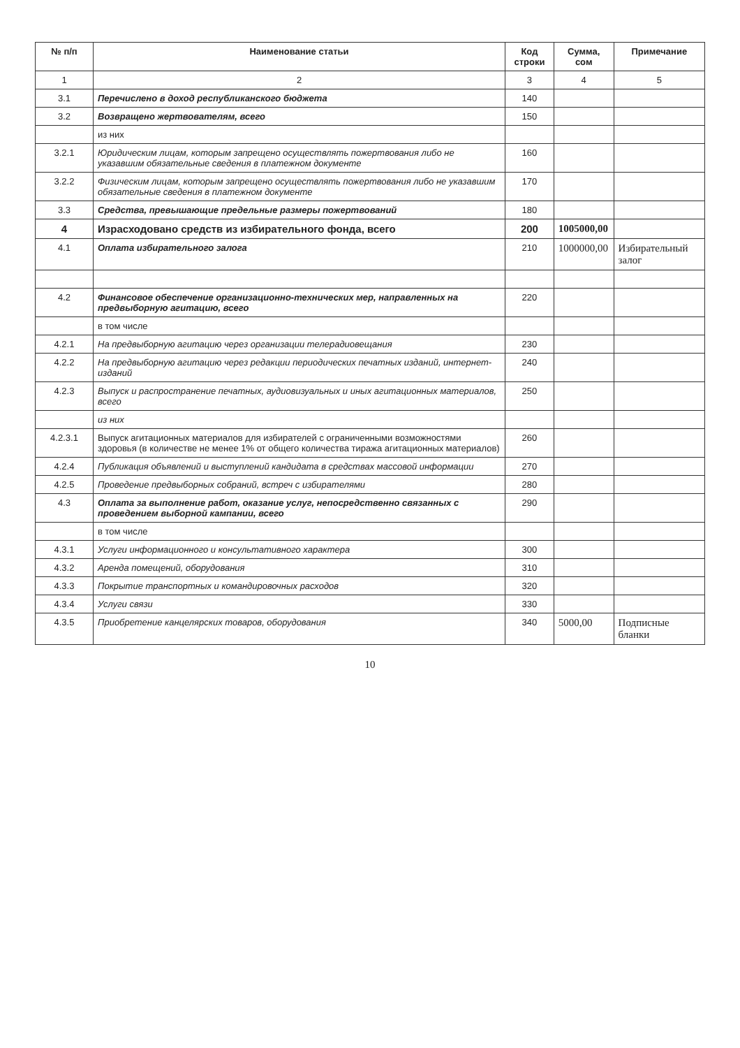| № п/п | Наименование статьи | Код строки | Сумма, сом | Примечание |
| --- | --- | --- | --- | --- |
| 1 | 2 | 3 | 4 | 5 |
| 3.1 | Перечислено в доход республиканского бюджета | 140 | | |
| 3.2 | Возвращено жертвователям, всего | 150 | | |
| | из них | | | |
| 3.2.1 | Юридическим лицам, которым запрещено осуществлять пожертвования либо не указавшим обязательные сведения в платежном документе | 160 | | |
| 3.2.2 | Физическим лицам, которым запрещено осуществлять пожертвования либо не указавшим обязательные сведения в платежном документе | 170 | | |
| 3.3 | Средства, превышающие предельные размеры пожертвований | 180 | | |
| 4 | Израсходовано средств из избирательного фонда, всего | 200 | 1005000,00 | |
| 4.1 | Оплата избирательного залога | 210 | 1000000,00 | Избирательный залог |
| 4.2 | Финансовое обеспечение организационно-технических мер, направленных на предвыборную агитацию, всего | 220 | | |
| | в том числе | | | |
| 4.2.1 | На предвыборную агитацию через организации телерадиовещания | 230 | | |
| 4.2.2 | На предвыборную агитацию через редакции периодических печатных изданий, интернет-изданий | 240 | | |
| 4.2.3 | Выпуск и распространение печатных, аудиовизуальных и иных агитационных материалов, всего | 250 | | |
| | из них | | | |
| 4.2.3.1 | Выпуск агитационных материалов для избирателей с ограниченными возможностями здоровья (в количестве не менее 1% от общего количества тиража агитационных материалов) | 260 | | |
| 4.2.4 | Публикация объявлений и выступлений кандидата в средствах массовой информации | 270 | | |
| 4.2.5 | Проведение предвыборных собраний, встреч с избирателями | 280 | | |
| 4.3 | Оплата за выполнение работ, оказание услуг, непосредственно связанных с проведением выборной кампании, всего | 290 | | |
| | в том числе | | | |
| 4.3.1 | Услуги информационного и консультативного характера | 300 | | |
| 4.3.2 | Аренда помещений, оборудования | 310 | | |
| 4.3.3 | Покрытие транспортных и командировочных расходов | 320 | | |
| 4.3.4 | Услуги связи | 330 | | |
| 4.3.5 | Приобретение канцелярских товаров, оборудования | 340 | 5000,00 | Подписные бланки |
10